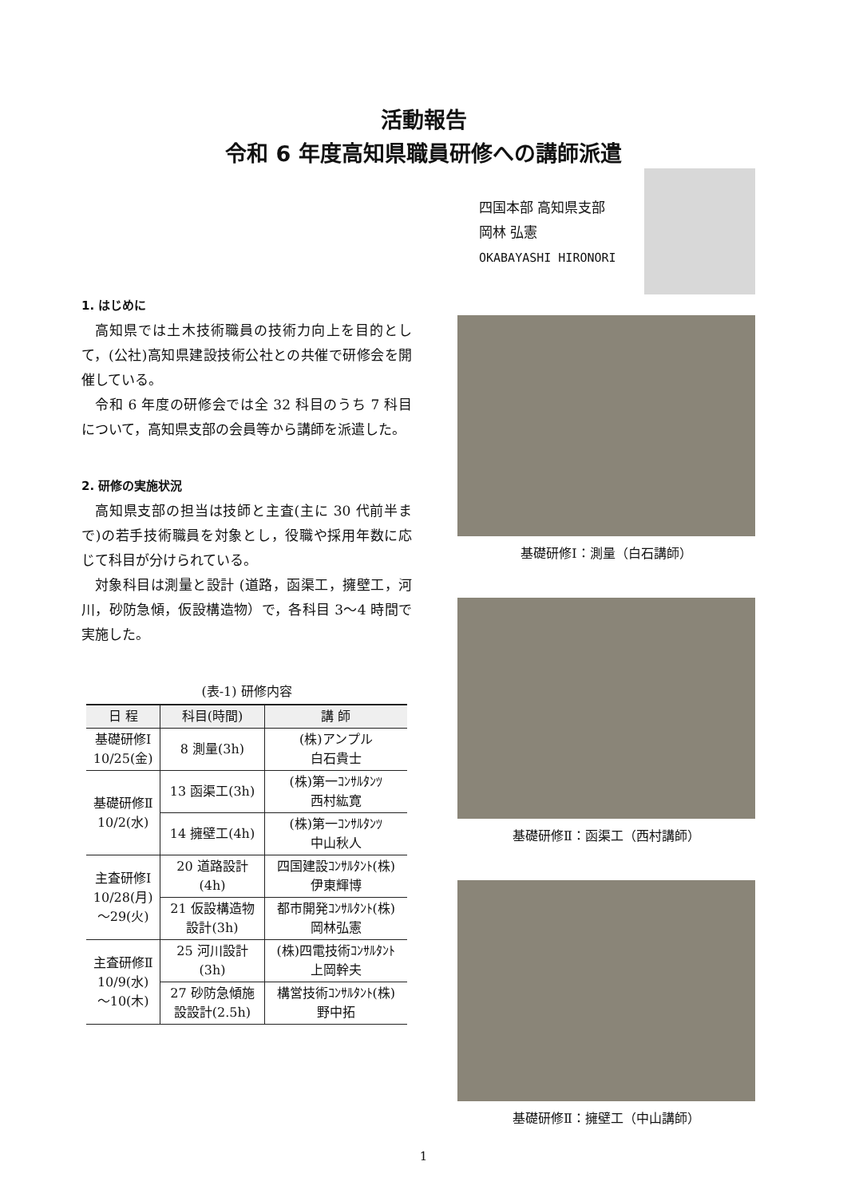活動報告
令和 6 年度高知県職員研修への講師派遣
四国本部 高知県支部
岡林 弘憲
OKABAYASHI HIRONORI
1. はじめに
高知県では土木技術職員の技術力向上を目的として，(公社)高知県建設技術公社との共催で研修会を開催している。
令和 6 年度の研修会では全 32 科目のうち 7 科目について，高知県支部の会員等から講師を派遣した。
2. 研修の実施状況
高知県支部の担当は技師と主査(主に 30 代前半まで)の若手技術職員を対象とし，役職や採用年数に応じて科目が分けられている。
対象科目は測量と設計 (道路，函渠工，擁壁工，河川，砂防急傾，仮設構造物）で，各科目 3～4 時間で実施した。
(表-1) 研修内容
| 日 程 | 科目(時間) | 講 師 |
| --- | --- | --- |
| 基礎研修Ⅰ 10/25(金) | 8 測量(3h) | (株)アンプル 白石貴士 |
| 基礎研修Ⅱ 10/2(水) | 13 函渠工(3h) | (株)第一ｺﾝｻﾙﾀﾝﾂ 西村紘寛 |
| | 14 擁壁工(4h) | (株)第一ｺﾝｻﾙﾀﾝﾂ 中山秋人 |
| 主査研修Ⅰ 10/28(月) ～29(火) | 20 道路設計 (4h) | 四国建設ｺﾝｻﾙﾀﾝﾄ(株) 伊東輝博 |
| | 21 仮設構造物 設計(3h) | 都市開発ｺﾝｻﾙﾀﾝﾄ(株) 岡林弘憲 |
| 主査研修Ⅱ 10/9(水) ～10(木) | 25 河川設計 (3h) | (株)四電技術ｺﾝｻﾙﾀﾝﾄ 上岡幹夫 |
| | 27 砂防急傾施 設設計(2.5h) | 構営技術ｺﾝｻﾙﾀﾝﾄ(株) 野中拓 |
基礎研修Ⅰ：測量（白石講師）
基礎研修Ⅱ：函渠工（西村講師）
基礎研修Ⅱ：擁壁工（中山講師）
1